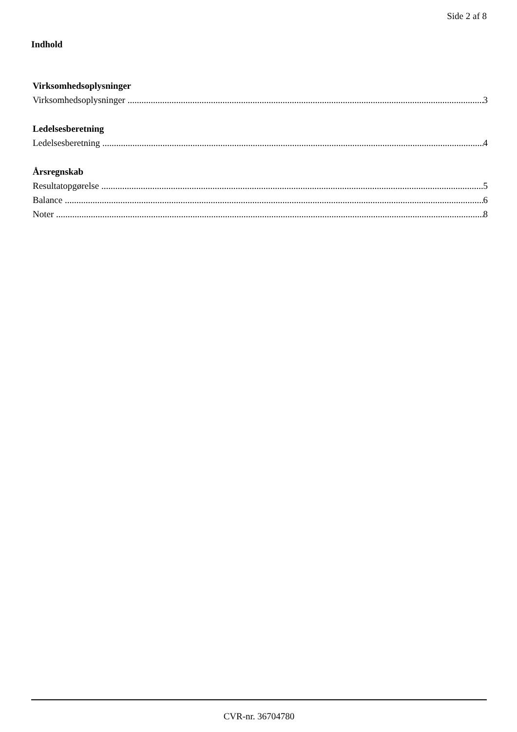Side 2 af 8
Indhold
Virksomhedsoplysninger
Virksomhedsoplysninger 3
Ledelsesberetning
Ledelsesberetning 4
Årsregnskab
Resultatopgørelse 5
Balance 6
Noter 8
CVR-nr. 36704780